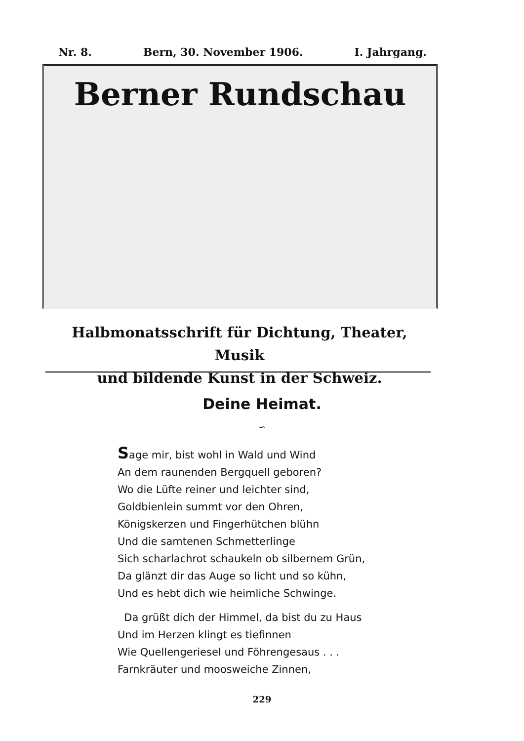Nr. 8. Bern, 30. November 1906. I. Jahrgang.
Berner Rundschau
Halbmonatsschrift für Dichtung, Theater, Musik
und bildende Kunst in der Schweiz.
Deine Heimat.
∽
Sage mir, bist wohl in Wald und Wind
An dem raunenden Bergquell geboren?
Wo die Lüfte reiner und leichter sind,
Goldbienlein summt vor den Ohren,
Königskerzen und Fingerhütchen blühn
Und die samtenen Schmetterlinge
Sich scharlachrot schaukeln ob silbernem Grün,
Da glänzt dir das Auge so licht und so kühn,
Und es hebt dich wie heimliche Schwinge.
Da grüßt dich der Himmel, da bist du zu Haus
Und im Herzen klingt es tiefinnen
Wie Quellengeriesel und Föhrengesaus . . .
Farnkräuter und moosweiche Zinnen,
229